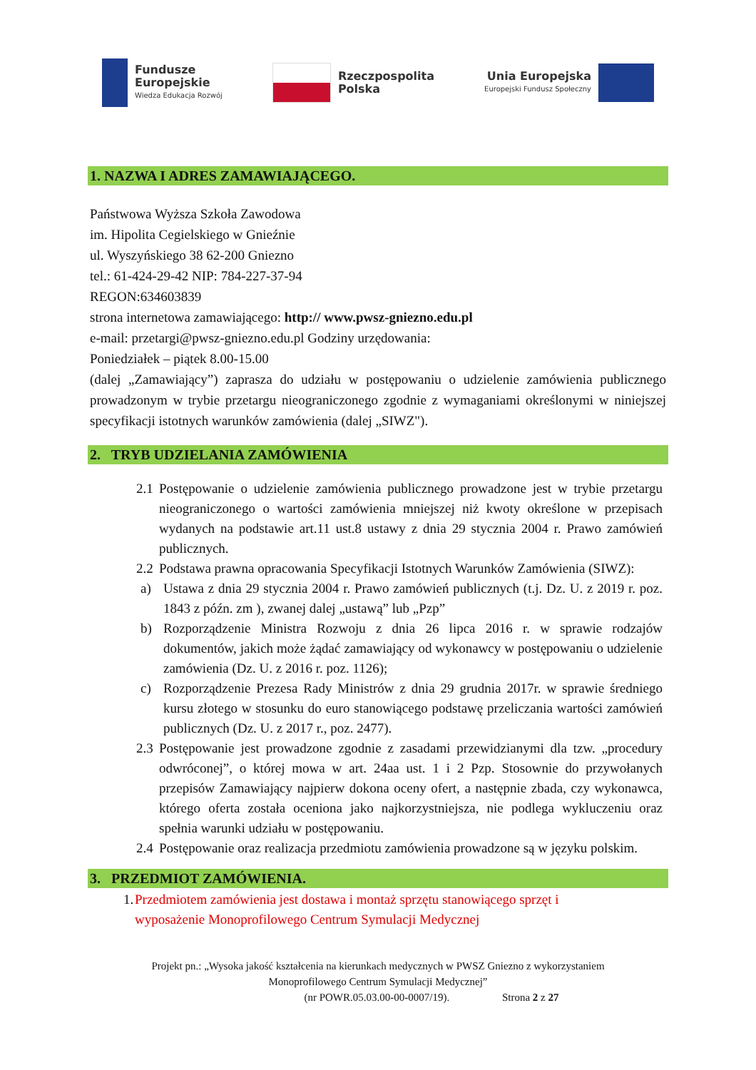Fundusze
Europejskie
Wiedza Edukacja Rozwój
Rzeczpospolita
Polska
Unia Europejska
Europejski Fundusz Społeczny
1. NAZWA I ADRES ZAMAWIAJĄCEGO.
Państwowa Wyższa Szkoła Zawodowa
im. Hipolita Cegielskiego w Gnieźnie
ul. Wyszyńskiego 38 62-200 Gniezno
tel.: 61-424-29-42 NIP: 784-227-37-94
REGON:634603839
strona internetowa zamawiającego: http:// www.pwsz-gniezno.edu.pl
e-mail: przetargi@pwsz-gniezno.edu.pl Godziny urzędowania:
Poniedziałek – piątek 8.00-15.00
(dalej „Zamawiający”) zaprasza do udziału w postępowaniu o udzielenie zamówienia publicznego prowadzonym w trybie przetargu nieograniczonego zgodnie z wymaganiami określonymi w niniejszej specyfikacji istotnych warunków zamówienia (dalej „SIWZ").
2. TRYB UDZIELANIA ZAMÓWIENIA
2.1 Postępowanie o udzielenie zamówienia publicznego prowadzone jest w trybie przetargu nieograniczonego o wartości zamówienia mniejszej niż kwoty określone w przepisach wydanych na podstawie art.11 ust.8 ustawy z dnia 29 stycznia 2004 r. Prawo zamówień publicznych.
2.2 Podstawa prawna opracowania Specyfikacji Istotnych Warunków Zamówienia (SIWZ):
a) Ustawa z dnia 29 stycznia 2004 r. Prawo zamówień publicznych (t.j. Dz. U. z 2019 r. poz. 1843 z późn. zm ), zwanej dalej „ustawą” lub „Pzp”
b) Rozporządzenie Ministra Rozwoju z dnia 26 lipca 2016 r. w sprawie rodzajów dokumentów, jakich może żądać zamawiający od wykonawcy w postępowaniu o udzielenie zamówienia (Dz. U. z 2016 r. poz. 1126);
c) Rozporządzenie Prezesa Rady Ministrów z dnia 29 grudnia 2017r. w sprawie średniego kursu złotego w stosunku do euro stanowiącego podstawę przeliczania wartości zamówień publicznych (Dz. U. z 2017 r., poz. 2477).
2.3 Postępowanie jest prowadzone zgodnie z zasadami przewidzianymi dla tzw. „procedury odwróconej”, o której mowa w art. 24aa ust. 1 i 2 Pzp. Stosownie do przywołanych przepisów Zamawiający najpierw dokona oceny ofert, a następnie zbada, czy wykonawca, którego oferta została oceniona jako najkorzystniejsza, nie podlega wykluczeniu oraz spełnia warunki udziału w postępowaniu.
2.4 Postępowanie oraz realizacja przedmiotu zamówienia prowadzone są w języku polskim.
3. PRZEDMIOT ZAMÓWIENIA.
1. Przedmiotem zamówienia jest dostawa i montaż sprzętu stanowiącego sprzęt i wyposażenie Monoprofilowego Centrum Symulacji Medycznej
Projekt pn.: „Wysoka jakość kształcenia na kierunkach medycznych w PWSZ Gniezno z wykorzystaniem
Monoprofilowego Centrum Symulacji Medycznej”
(nr POWR.05.03.00-00-0007/19). Strona 2 z 27